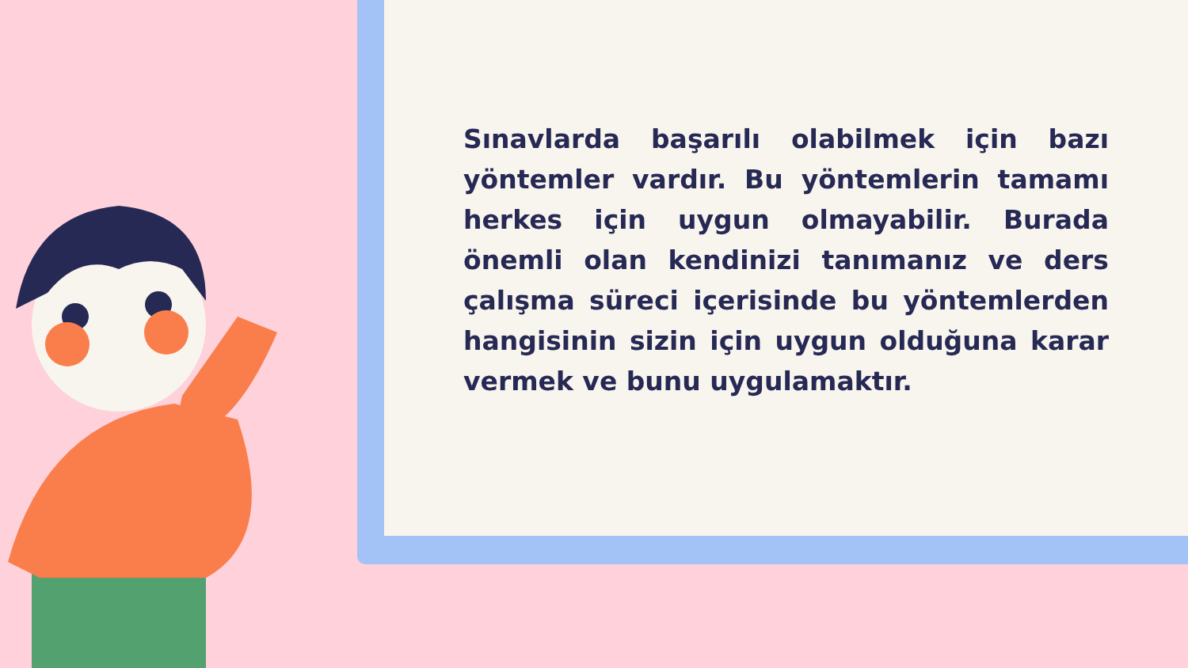Sınavlarda başarılı olabilmek için bazı yöntemler vardır. Bu yöntemlerin tamamı herkes için uygun olmayabilir. Burada önemli olan kendinizi tanımanız ve ders çalışma süreci içerisinde bu yöntemlerden hangisinin sizin için uygun olduğuna karar vermek ve bunu uygulamaktır.